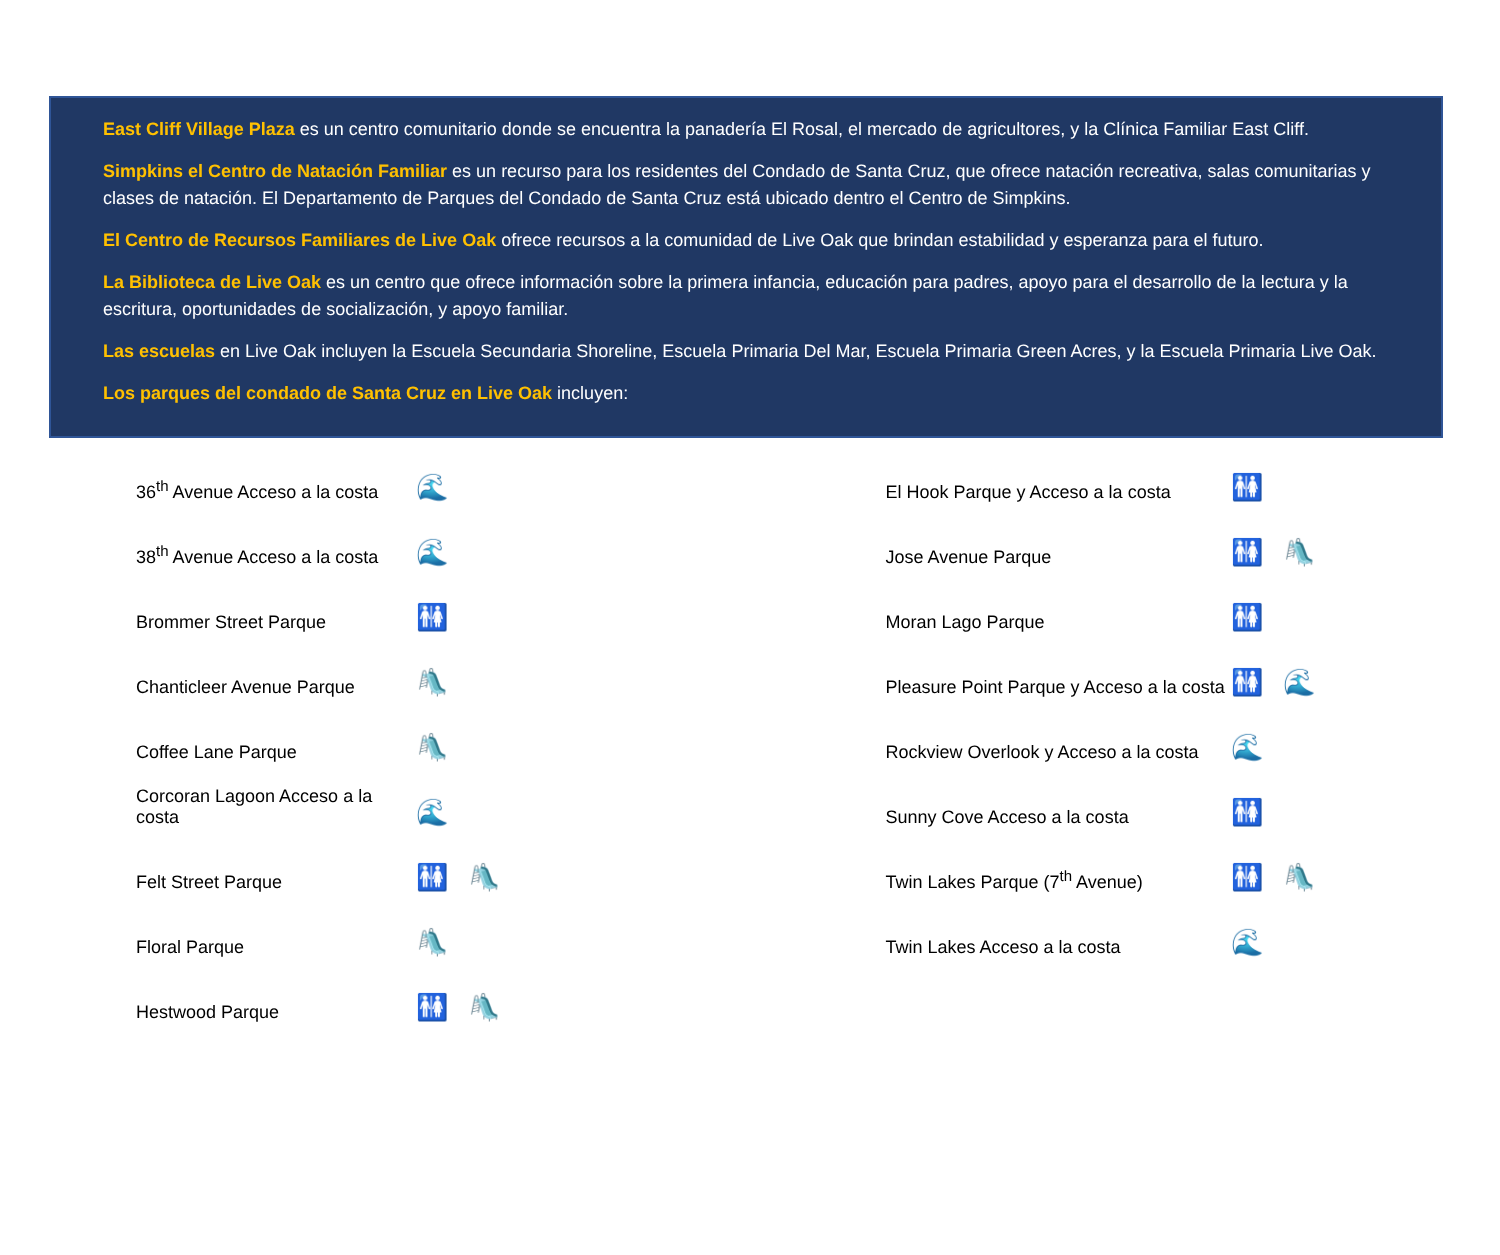East Cliff Village Plaza es un centro comunitario donde se encuentra la panadería El Rosal, el mercado de agricultores, y la Clínica Familiar East Cliff.
Simpkins el Centro de Natación Familiar es un recurso para los residentes del Condado de Santa Cruz, que ofrece natación recreativa, salas comunitarias y clases de natación. El Departamento de Parques del Condado de Santa Cruz está ubicado dentro el Centro de Simpkins.
El Centro de Recursos Familiares de Live Oak ofrece recursos a la comunidad de Live Oak que brindan estabilidad y esperanza para el futuro.
La Biblioteca de Live Oak es un centro que ofrece información sobre la primera infancia, educación para padres, apoyo para el desarrollo de la lectura y la escritura, oportunidades de socialización, y apoyo familiar.
Las escuelas en Live Oak incluyen la Escuela Secundaria Shoreline, Escuela Primaria Del Mar, Escuela Primaria Green Acres, y la Escuela Primaria Live Oak.
Los parques del condado de Santa Cruz en Live Oak incluyen:
36<sup>th</sup> Avenue Acceso a la costa 🌊
38<sup>th</sup> Avenue Acceso a la costa 🌊
Brommer Street Parque 🚻
Chanticleer Avenue Parque 🛝
Coffee Lane Parque 🛝
Corcoran Lagoon Acceso a la costa 🌊
Felt Street Parque 🚻 🛝
Floral Parque 🛝
Hestwood Parque 🚻 🛝
El Hook Parque y Acceso a la costa 🚻
Jose Avenue Parque 🚻 🛝
Moran Lago Parque 🚻
Pleasure Point Parque y Acceso a la costa 🚻 🌊
Rockview Overlook y Acceso a la costa 🌊
Sunny Cove Acceso a la costa 🚻
Twin Lakes Parque (7<sup>th</sup> Avenue) 🚻 🛝
Twin Lakes Acceso a la costa 🌊